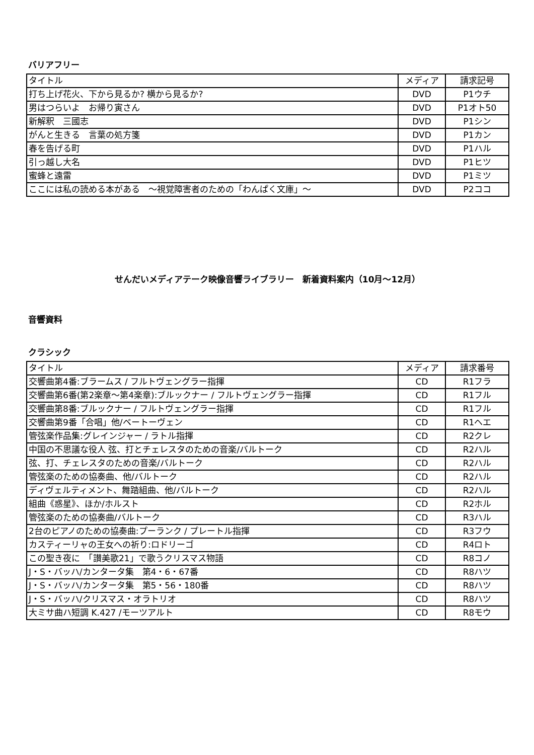バリアフリー
| タイトル | メディア | 請求記号 |
| 打ち上げ花火、下から見るか? 横から見るか? | DVD | P1ウチ |
| 男はつらいよ お帰り寅さん | DVD | P1オト50 |
| 新解釈 三國志 | DVD | P1シン |
| がんと生きる 言葉の処方箋 | DVD | P1カン |
| 春を告げる町 | DVD | P1ハル |
| 引っ越し大名 | DVD | P1ヒツ |
| 蜜蜂と遠雷 | DVD | P1ミツ |
| ここには私の読める本がある ～視覚障害者のための「わんぱく文庫」～ | DVD | P2ココ |
せんだいメディアテーク映像音響ライブラリー　新着資料案内（10月～12月）
音響資料
クラシック
| タイトル | メディア | 請求番号 |
| 交響曲第4番:ブラームス / フルトヴェングラー指揮 | CD | R1フラ |
| 交響曲第6番(第2楽章～第4楽章):ブルックナー / フルトヴェングラー指揮 | CD | R1フル |
| 交響曲第8番:ブルックナー / フルトヴェングラー指揮 | CD | R1フル |
| 交響曲第9番「合唱」他/ベートーヴェン | CD | R1ヘエ |
| 管弦楽作品集:グレインジャー / ラトル指揮 | CD | R2クレ |
| 中国の不思議な役人 弦、打とチェレスタのための音楽/バルトーク | CD | R2ハル |
| 弦、打、チェレスタのための音楽/バルトーク | CD | R2ハル |
| 管弦楽のための協奏曲、他/バルトーク | CD | R2ハル |
| ディヴェルティメント、舞踏組曲、他/バルトーク | CD | R2ハル |
| 組曲《惑星》、ほか/ホルスト | CD | R2ホル |
| 管弦楽のための協奏曲/バルトーク | CD | R3ハル |
| 2台のピアノのための協奏曲:プーランク / プレートル指揮 | CD | R3フウ |
| カスティーリャの王女への祈り:ロドリーゴ | CD | R4ロト |
| この聖き夜に 「讃美歌21」で歌うクリスマス物語 | CD | R8コノ |
| J・S・バッハ/カンタータ集 第4・6・67番 | CD | R8ハツ |
| J・S・バッハ/カンタータ集 第5・56・180番 | CD | R8ハツ |
| J・S・バッハ/クリスマス・オラトリオ | CD | R8ハツ |
| 大ミサ曲ハ短調 K.427 /モーツアルト | CD | R8モウ |